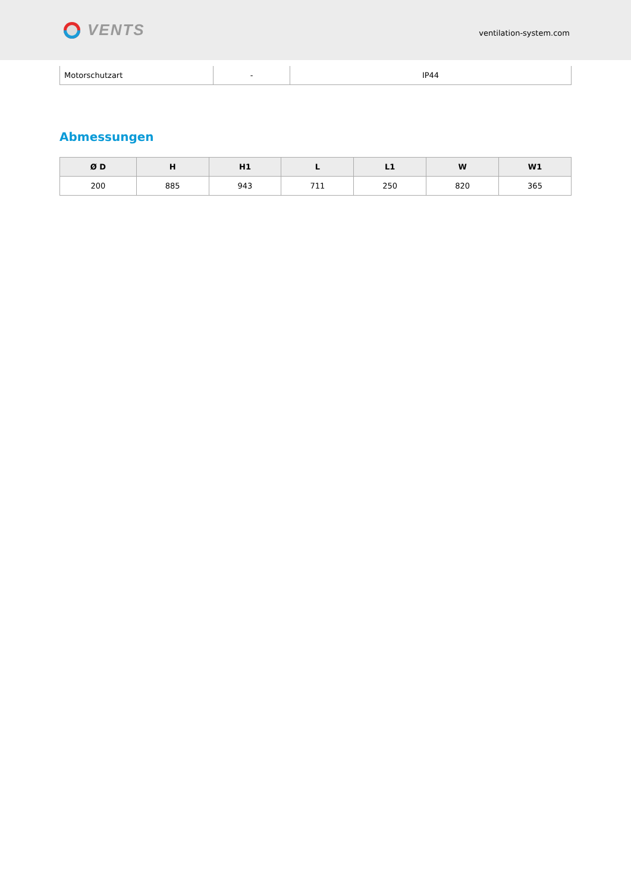VENTS
ventilation-system.com
| Motorschutzart | - | IP44 |
Abmessungen
| Ø D | H | H1 | L | L1 | W | W1 |
| --- | --- | --- | --- | --- | --- | --- |
| 200 | 885 | 943 | 711 | 250 | 820 | 365 |